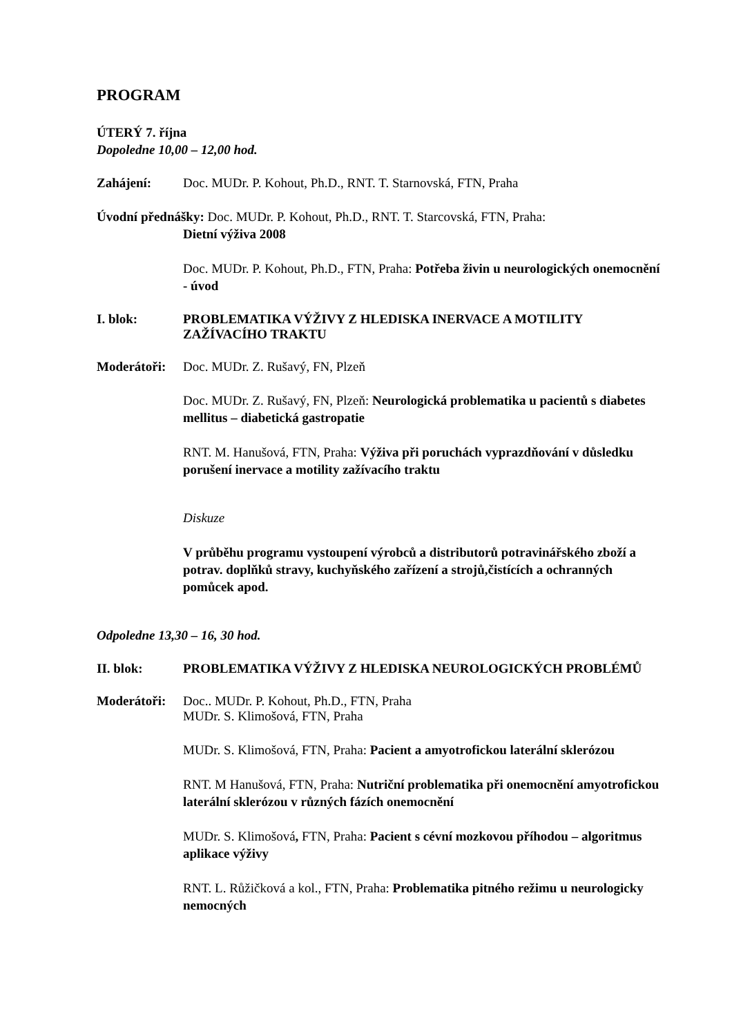PROGRAM
ÚTERÝ 7. října
Dopoledne 10,00 – 12,00 hod.
Zahájení: Doc. MUDr. P. Kohout, Ph.D., RNT. T. Starnovská, FTN, Praha
Úvodní přednášky: Doc. MUDr. P. Kohout, Ph.D., RNT. T. Starcovská, FTN, Praha:
Dietní výživa 2008
Doc. MUDr. P. Kohout, Ph.D., FTN, Praha: Potřeba živin u neurologických onemocnění - úvod
I. blok: PROBLEMATIKA VÝŽIVY Z HLEDISKA INERVACE A MOTILITY ZAŽÍVACÍHO TRAKTU
Moderátoři:
Doc. MUDr. Z. Rušavý, FN, Plzeň
Doc. MUDr. Z. Rušavý, FN, Plzeň: Neurologická problematika u pacientů s diabetes mellitus – diabetická gastropatie
RNT. M. Hanušová, FTN, Praha: Výživa při poruchách vyprazdňování v důsledku porušení inervace a motility zažívacího traktu
Diskuze
V průběhu programu vystoupení výrobců a distributorů potravinářského zboží a potrav. doplňků stravy, kuchyňského zařízení a strojů,čistících a ochranných pomůcek apod.
Odpoledne 13,30 – 16, 30 hod.
II. blok: PROBLEMATIKA VÝŽIVY Z HLEDISKA NEUROLOGICKÝCH PROBLÉMŮ
Moderátoři:
Doc.. MUDr. P. Kohout, Ph.D., FTN, Praha
MUDr. S. Klimošová, FTN, Praha
MUDr. S. Klimošová, FTN, Praha: Pacient a amyotrofickou laterální sklerózou
RNT. M Hanušová, FTN, Praha: Nutriční problematika při onemocnění amyotrofickou laterální sklerózou v různých fázích onemocnění
MUDr. S. Klimošová, FTN, Praha: Pacient s cévní mozkovou příhodou – algoritmus aplikace výživy
RNT. L. Růžičková a kol., FTN, Praha: Problematika pitného režimu u neurologicky nemocných